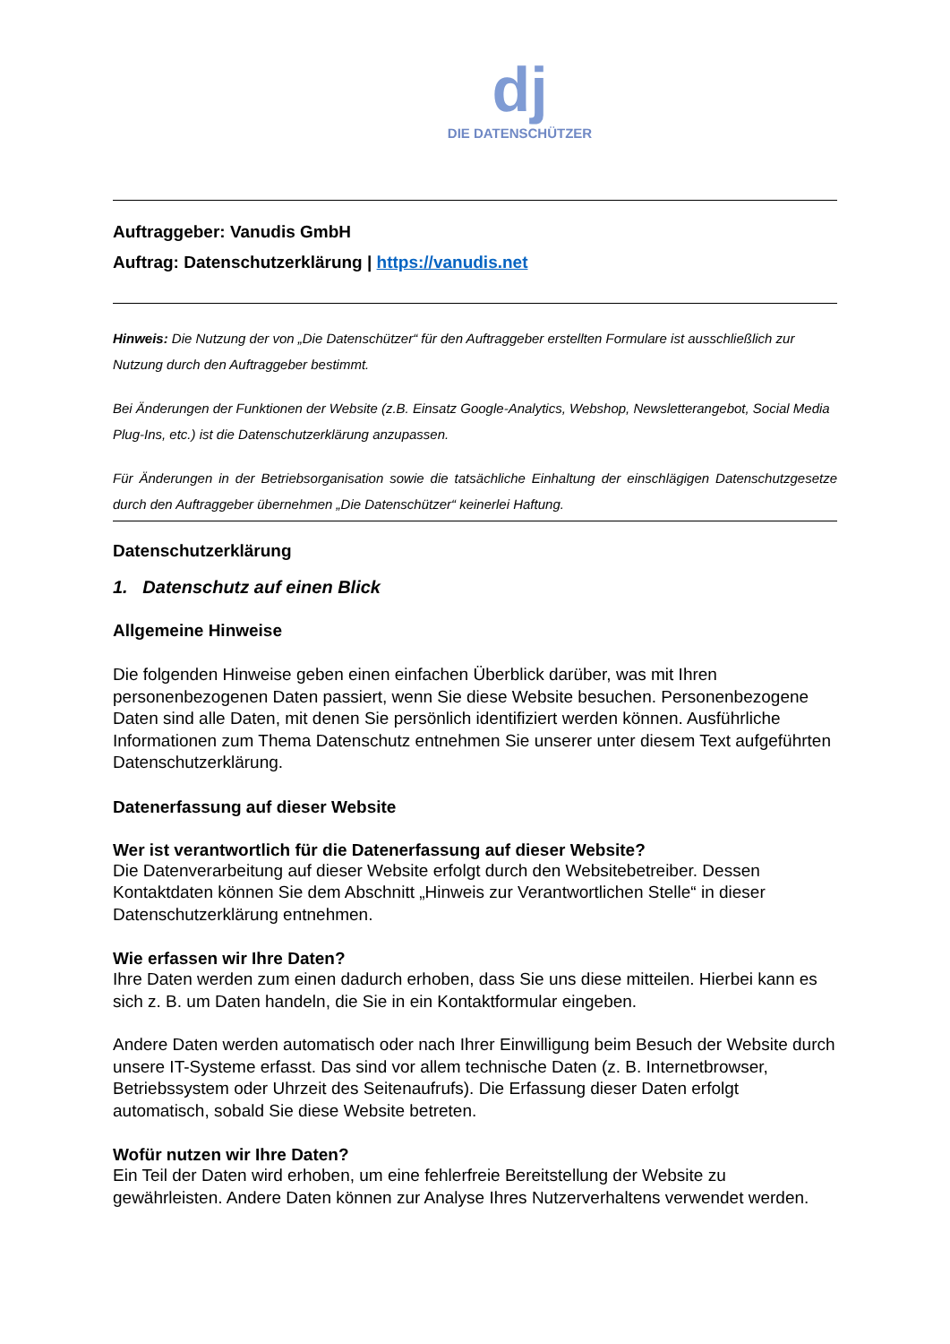dj
DIE DATENSCHÜTZER
Auftraggeber: Vanudis GmbH
Auftrag: Datenschutzerklärung | https://vanudis.net
Hinweis: Die Nutzung der von „Die Datenschützer“ für den Auftraggeber erstellten Formulare ist ausschließlich zur Nutzung durch den Auftraggeber bestimmt.
Bei Änderungen der Funktionen der Website (z.B. Einsatz Google-Analytics, Webshop, Newsletterangebot, Social Media Plug-Ins, etc.) ist die Datenschutzerklärung anzupassen.
Für Änderungen in der Betriebsorganisation sowie die tatsächliche Einhaltung der einschlägigen Datenschutzgesetze durch den Auftraggeber übernehmen „Die Datenschützer“ keinerlei Haftung.
Datenschutzerklärung
1. Datenschutz auf einen Blick
Allgemeine Hinweise
Die folgenden Hinweise geben einen einfachen Überblick darüber, was mit Ihren personenbezogenen Daten passiert, wenn Sie diese Website besuchen. Personenbezogene Daten sind alle Daten, mit denen Sie persönlich identifiziert werden können. Ausführliche Informationen zum Thema Datenschutz entnehmen Sie unserer unter diesem Text aufgeführten Datenschutzerklärung.
Datenerfassung auf dieser Website
Wer ist verantwortlich für die Datenerfassung auf dieser Website?
Die Datenverarbeitung auf dieser Website erfolgt durch den Websitebetreiber. Dessen Kontaktdaten können Sie dem Abschnitt „Hinweis zur Verantwortlichen Stelle“ in dieser Datenschutzerklärung entnehmen.
Wie erfassen wir Ihre Daten?
Ihre Daten werden zum einen dadurch erhoben, dass Sie uns diese mitteilen. Hierbei kann es sich z. B. um Daten handeln, die Sie in ein Kontaktformular eingeben.
Andere Daten werden automatisch oder nach Ihrer Einwilligung beim Besuch der Website durch unsere IT-Systeme erfasst. Das sind vor allem technische Daten (z. B. Internetbrowser, Betriebssystem oder Uhrzeit des Seitenaufrufs). Die Erfassung dieser Daten erfolgt automatisch, sobald Sie diese Website betreten.
Wofür nutzen wir Ihre Daten?
Ein Teil der Daten wird erhoben, um eine fehlerfreie Bereitstellung der Website zu gewährleisten. Andere Daten können zur Analyse Ihres Nutzerverhaltens verwendet werden.